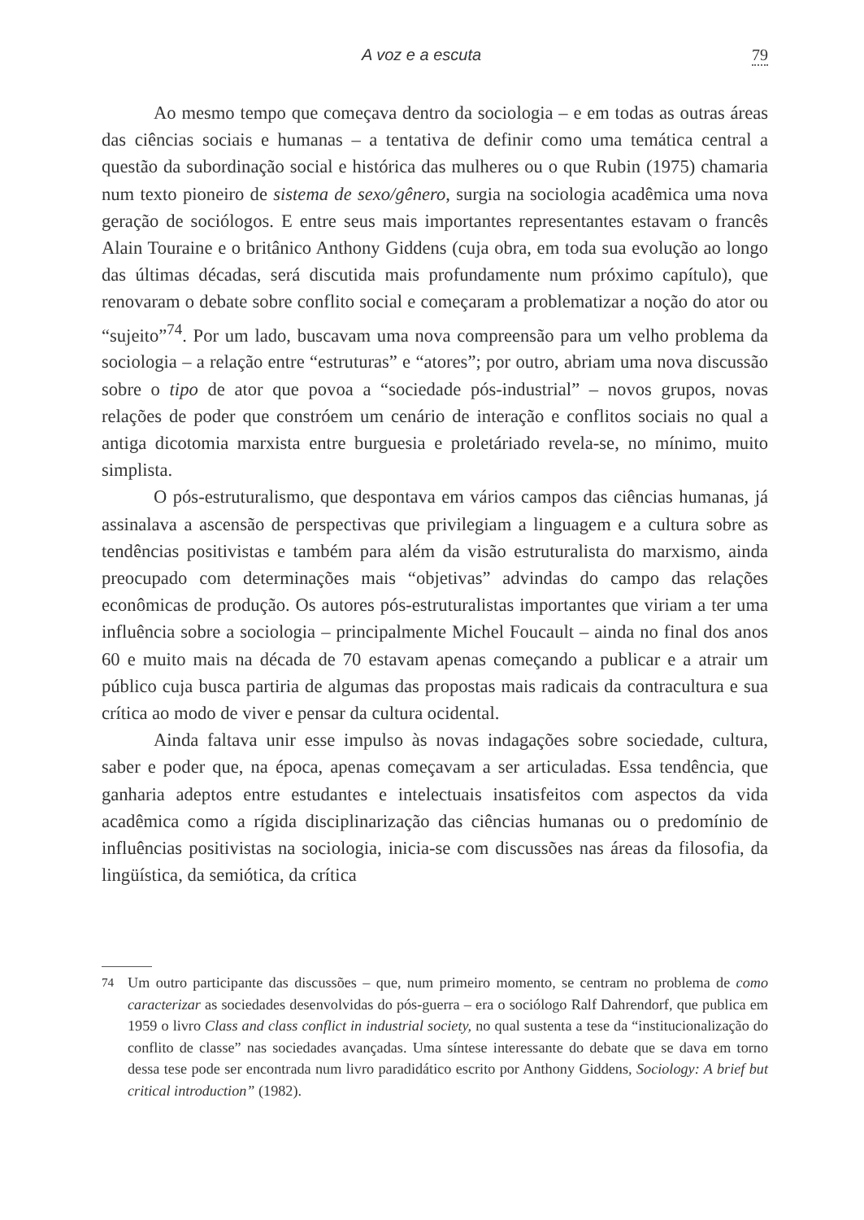A voz e a escuta 79
Ao mesmo tempo que começava dentro da sociologia – e em todas as outras áreas das ciências sociais e humanas – a tentativa de definir como uma temática central a questão da subordinação social e histórica das mulheres ou o que Rubin (1975) chamaria num texto pioneiro de sistema de sexo/gênero, surgia na sociologia acadêmica uma nova geração de sociólogos. E entre seus mais importantes representantes estavam o francês Alain Touraine e o britânico Anthony Giddens (cuja obra, em toda sua evolução ao longo das últimas décadas, será discutida mais profundamente num próximo capítulo), que renovaram o debate sobre conflito social e começaram a problematizar a noção do ator ou “sujeito”<sup>74</sup>. Por um lado, buscavam uma nova compreensão para um velho problema da sociologia – a relação entre “estruturas” e “atores”; por outro, abriam uma nova discussão sobre o tipo de ator que povoa a “sociedade pós-industrial” – novos grupos, novas relações de poder que constróem um cenário de interação e conflitos sociais no qual a antiga dicotomia marxista entre burguesia e proletáriado revela-se, no mínimo, muito simplista.
O pós-estruturalismo, que despontava em vários campos das ciências humanas, já assinalava a ascensão de perspectivas que privilegiam a linguagem e a cultura sobre as tendências positivistas e também para além da visão estruturalista do marxismo, ainda preocupado com determinações mais “objetivas” advindas do campo das relações econômicas de produção. Os autores pós-estruturalistas importantes que viriam a ter uma influência sobre a sociologia – principalmente Michel Foucault – ainda no final dos anos 60 e muito mais na década de 70 estavam apenas começando a publicar e a atrair um público cuja busca partiria de algumas das propostas mais radicais da contracultura e sua crítica ao modo de viver e pensar da cultura ocidental.
Ainda faltava unir esse impulso às novas indagações sobre sociedade, cultura, saber e poder que, na época, apenas começavam a ser articuladas. Essa tendência, que ganharia adeptos entre estudantes e intelectuais insatisfeitos com aspectos da vida acadêmica como a rígida disciplinarização das ciências humanas ou o predomínio de influências positivistas na sociologia, inicia-se com discussões nas áreas da filosofia, da lingüística, da semiótica, da crítica
<sup>74</sup> Um outro participante das discussões – que, num primeiro momento, se centram no problema de como caracterizar as sociedades desenvolvidas do pós-guerra – era o sociólogo Ralf Dahrendorf, que publica em 1959 o livro Class and class conflict in industrial society, no qual sustenta a tese da “institucionalização do conflito de classe” nas sociedades avançadas. Uma síntese interessante do debate que se dava em torno dessa tese pode ser encontrada num livro paradidático escrito por Anthony Giddens, Sociology: A brief but critical introduction” (1982).